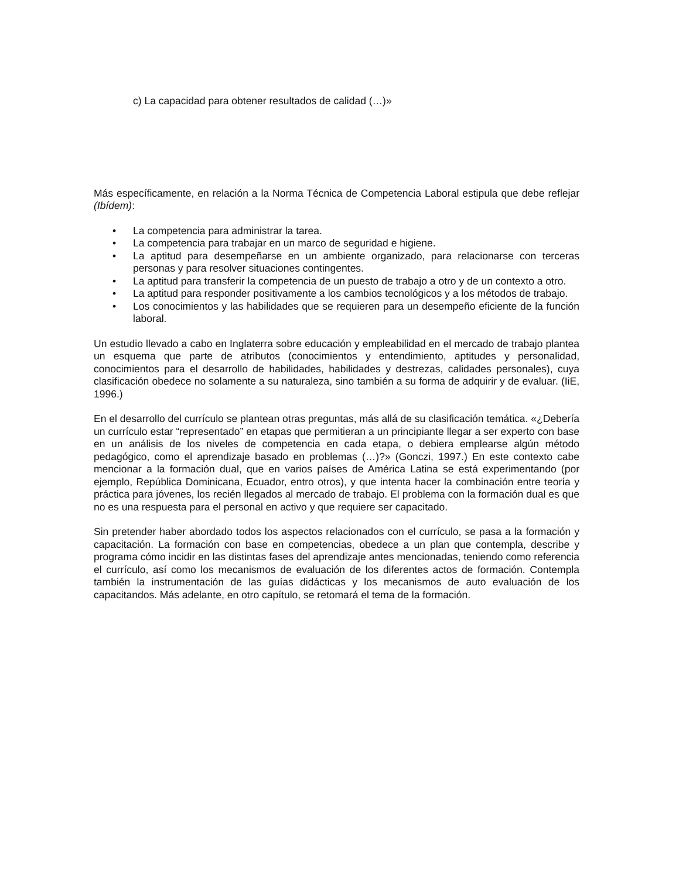c) La capacidad para obtener resultados de calidad (…)»
Más específicamente, en relación a la Norma Técnica de Competencia Laboral estipula que debe reflejar (Ibídem):
• La competencia para administrar la tarea.
• La competencia para trabajar en un marco de seguridad e higiene.
• La aptitud para desempeñarse en un ambiente organizado, para relacionarse con terceras personas y para resolver situaciones contingentes.
• La aptitud para transferir la competencia de un puesto de trabajo a otro y de un contexto a otro.
• La aptitud para responder positivamente a los cambios tecnológicos y a los métodos de trabajo.
• Los conocimientos y las habilidades que se requieren para un desempeño eficiente de la función laboral.
Un estudio llevado a cabo en Inglaterra sobre educación y empleabilidad en el mercado de trabajo plantea un esquema que parte de atributos (conocimientos y entendimiento, aptitudes y personalidad, conocimientos para el desarrollo de habilidades, habilidades y destrezas, calidades personales), cuya clasificación obedece no solamente a su naturaleza, sino también a su forma de adquirir y de evaluar. (IiE, 1996.)
En el desarrollo del currículo se plantean otras preguntas, más allá de su clasificación temática. «¿Debería un currículo estar “representado” en etapas que permitieran a un principiante llegar a ser experto con base en un análisis de los niveles de competencia en cada etapa, o debiera emplearse algún método pedagógico, como el aprendizaje basado en problemas (…)?» (Gonczi, 1997.) En este contexto cabe mencionar a la formación dual, que en varios países de América Latina se está experimentando (por ejemplo, República Dominicana, Ecuador, entro otros), y que intenta hacer la combinación entre teoría y práctica para jóvenes, los recién llegados al mercado de trabajo. El problema con la formación dual es que no es una respuesta para el personal en activo y que requiere ser capacitado.
Sin pretender haber abordado todos los aspectos relacionados con el currículo, se pasa a la formación y capacitación. La formación con base en competencias, obedece a un plan que contempla, describe y programa cómo incidir en las distintas fases del aprendizaje antes mencionadas, teniendo como referencia el currículo, así como los mecanismos de evaluación de los diferentes actos de formación. Contempla también la instrumentación de las guías didácticas y los mecanismos de auto evaluación de los capacitandos. Más adelante, en otro capítulo, se retomará el tema de la formación.